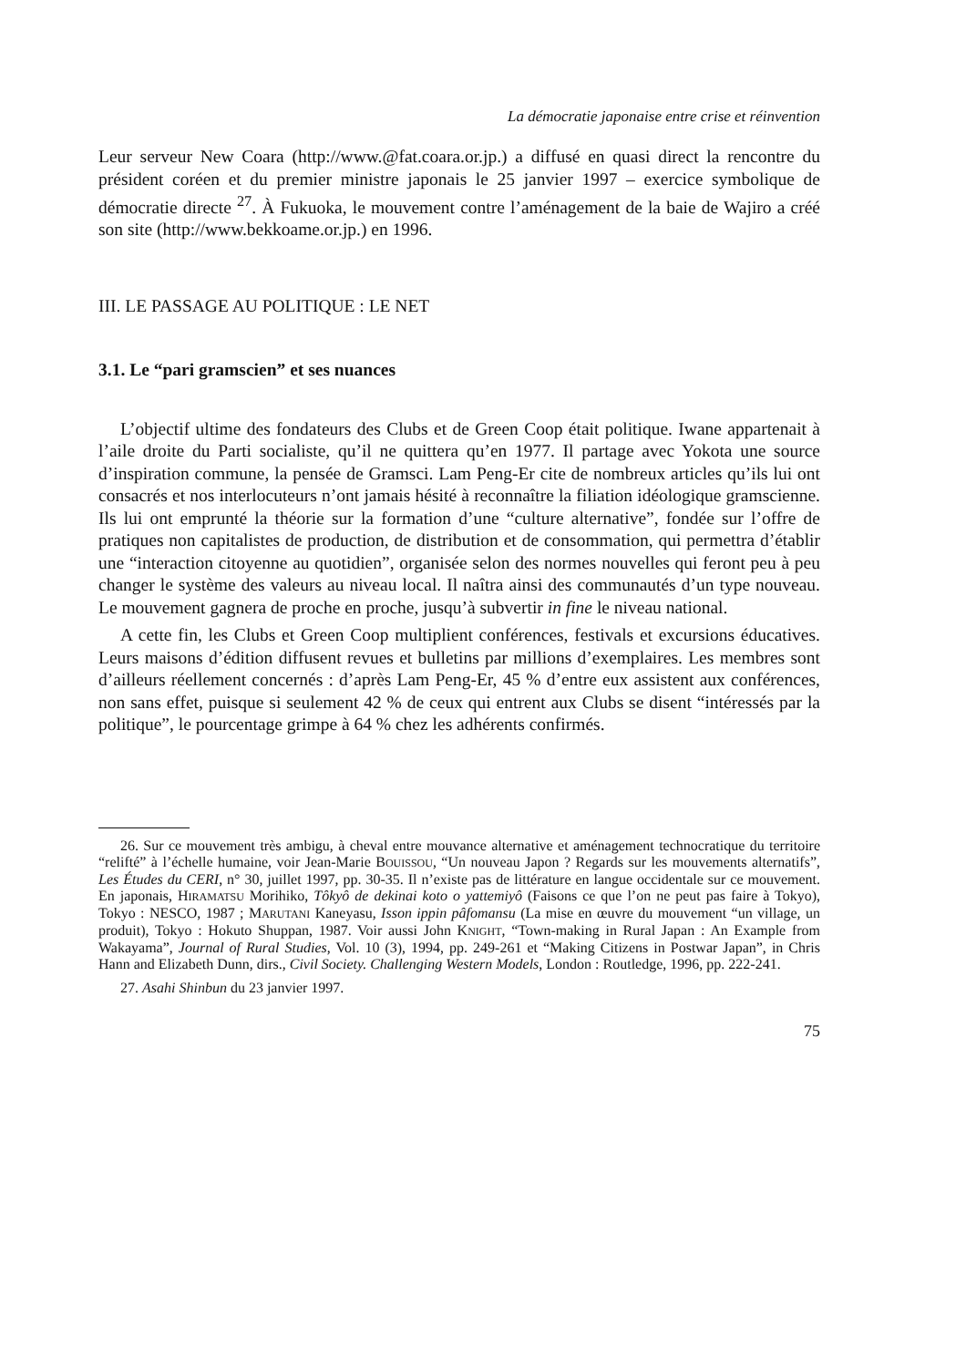La démocratie japonaise entre crise et réinvention
Leur serveur New Coara (http://www.@fat.coara.or.jp.) a diffusé en quasi direct la rencontre du président coréen et du premier ministre japonais le 25 janvier 1997 – exercice symbolique de démocratie directe <sup>27</sup>. À Fukuoka, le mouvement contre l’aménagement de la baie de Wajiro a créé son site (http://www.bekkoame.or.jp.) en 1996.
III. LE PASSAGE AU POLITIQUE : LE NET
3.1. Le “pari gramscien” et ses nuances
L’objectif ultime des fondateurs des Clubs et de Green Coop était politique. Iwane appartenait à l’aile droite du Parti socialiste, qu’il ne quittera qu’en 1977. Il partage avec Yokota une source d’inspiration commune, la pensée de Gramsci. Lam Peng-Er cite de nombreux articles qu’ils lui ont consacrés et nos interlocuteurs n’ont jamais hésité à reconnaître la filiation idéologique gramscienne. Ils lui ont emprunté la théorie sur la formation d’une “culture alternative”, fondée sur l’offre de pratiques non capitalistes de production, de distribution et de consommation, qui permettra d’établir une “interaction citoyenne au quotidien”, organisée selon des normes nouvelles qui feront peu à peu changer le système des valeurs au niveau local. Il naîtra ainsi des communautés d’un type nouveau. Le mouvement gagnera de proche en proche, jusqu’à subvertir in fine le niveau national.
A cette fin, les Clubs et Green Coop multiplient conférences, festivals et excursions éducatives. Leurs maisons d’édition diffusent revues et bulletins par millions d’exemplaires. Les membres sont d’ailleurs réellement concernés : d’après Lam Peng-Er, 45 % d’entre eux assistent aux conférences, non sans effet, puisque si seulement 42 % de ceux qui entrent aux Clubs se disent “intéressés par la politique”, le pourcentage grimpe à 64 % chez les adhérents confirmés.
26. Sur ce mouvement très ambigu, à cheval entre mouvance alternative et aménagement technocratique du territoire “relifté” à l’échelle humaine, voir Jean-Marie BOUISSOU, “Un nouveau Japon ? Regards sur les mouvements alternatifs”, Les Études du CERI, n° 30, juillet 1997, pp. 30-35. Il n’existe pas de littérature en langue occidentale sur ce mouvement. En japonais, HIRAMATSU Morihiko, Tôkyô de dekinai koto o yattemiyô (Faisons ce que l’on ne peut pas faire à Tokyo), Tokyo : NESCO, 1987 ; MARUTANI Kaneyasu, Isson ippin pâfomansu (La mise en œuvre du mouvement “un village, un produit), Tokyo : Hokuto Shuppan, 1987. Voir aussi John KNIGHT, “Town-making in Rural Japan : An Example from Wakayama”, Journal of Rural Studies, Vol. 10 (3), 1994, pp. 249-261 et “Making Citizens in Postwar Japan”, in Chris Hann and Elizabeth Dunn, dirs., Civil Society. Challenging Western Models, London : Routledge, 1996, pp. 222-241.
27. Asahi Shinbun du 23 janvier 1997.
75